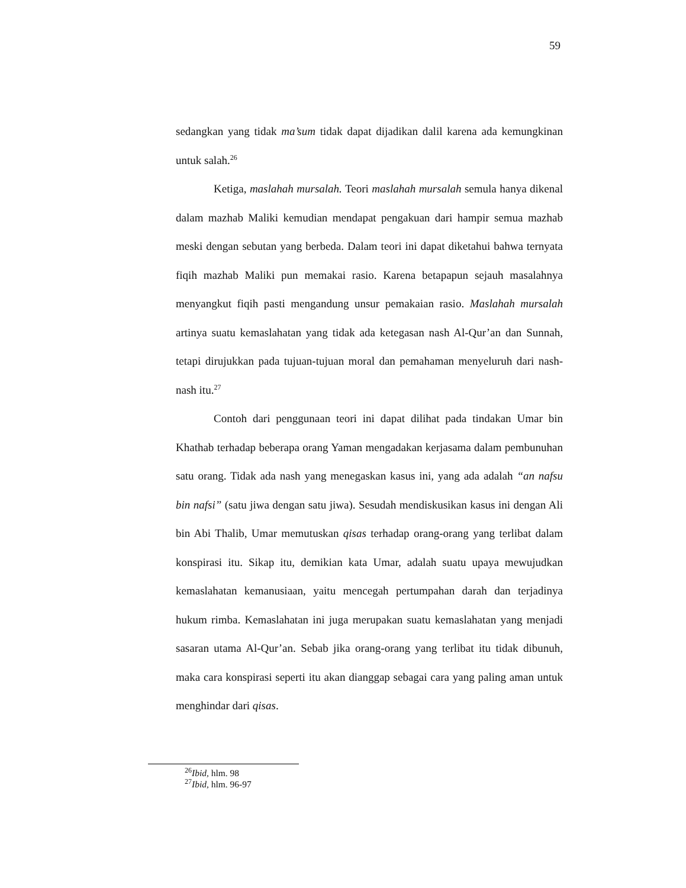59
sedangkan yang tidak ma’sum tidak dapat dijadikan dalil karena ada kemungkinan untuk salah.<sup>26</sup>
Ketiga, maslahah mursalah. Teori maslahah mursalah semula hanya dikenal dalam mazhab Maliki kemudian mendapat pengakuan dari hampir semua mazhab meski dengan sebutan yang berbeda. Dalam teori ini dapat diketahui bahwa ternyata fiqih mazhab Maliki pun memakai rasio. Karena betapapun sejauh masalahnya menyangkut fiqih pasti mengandung unsur pemakaian rasio. Maslahah mursalah artinya suatu kemaslahatan yang tidak ada ketegasan nash Al-Qur’an dan Sunnah, tetapi dirujukkan pada tujuan-tujuan moral dan pemahaman menyeluruh dari nash-nash itu.<sup>27</sup>
Contoh dari penggunaan teori ini dapat dilihat pada tindakan Umar bin Khathab terhadap beberapa orang Yaman mengadakan kerjasama dalam pembunuhan satu orang. Tidak ada nash yang menegaskan kasus ini, yang ada adalah “an nafsu bin nafsi” (satu jiwa dengan satu jiwa). Sesudah mendiskusikan kasus ini dengan Ali bin Abi Thalib, Umar memutuskan qisas terhadap orang-orang yang terlibat dalam konspirasi itu. Sikap itu, demikian kata Umar, adalah suatu upaya mewujudkan kemaslahatan kemanusiaan, yaitu mencegah pertumpahan darah dan terjadinya hukum rimba. Kemaslahatan ini juga merupakan suatu kemaslahatan yang menjadi sasaran utama Al-Qur’an. Sebab jika orang-orang yang terlibat itu tidak dibunuh, maka cara konspirasi seperti itu akan dianggap sebagai cara yang paling aman untuk menghindar dari qisas.
<sup>26</sup> Ibid, hlm. 98
<sup>27</sup> Ibid, hlm. 96-97